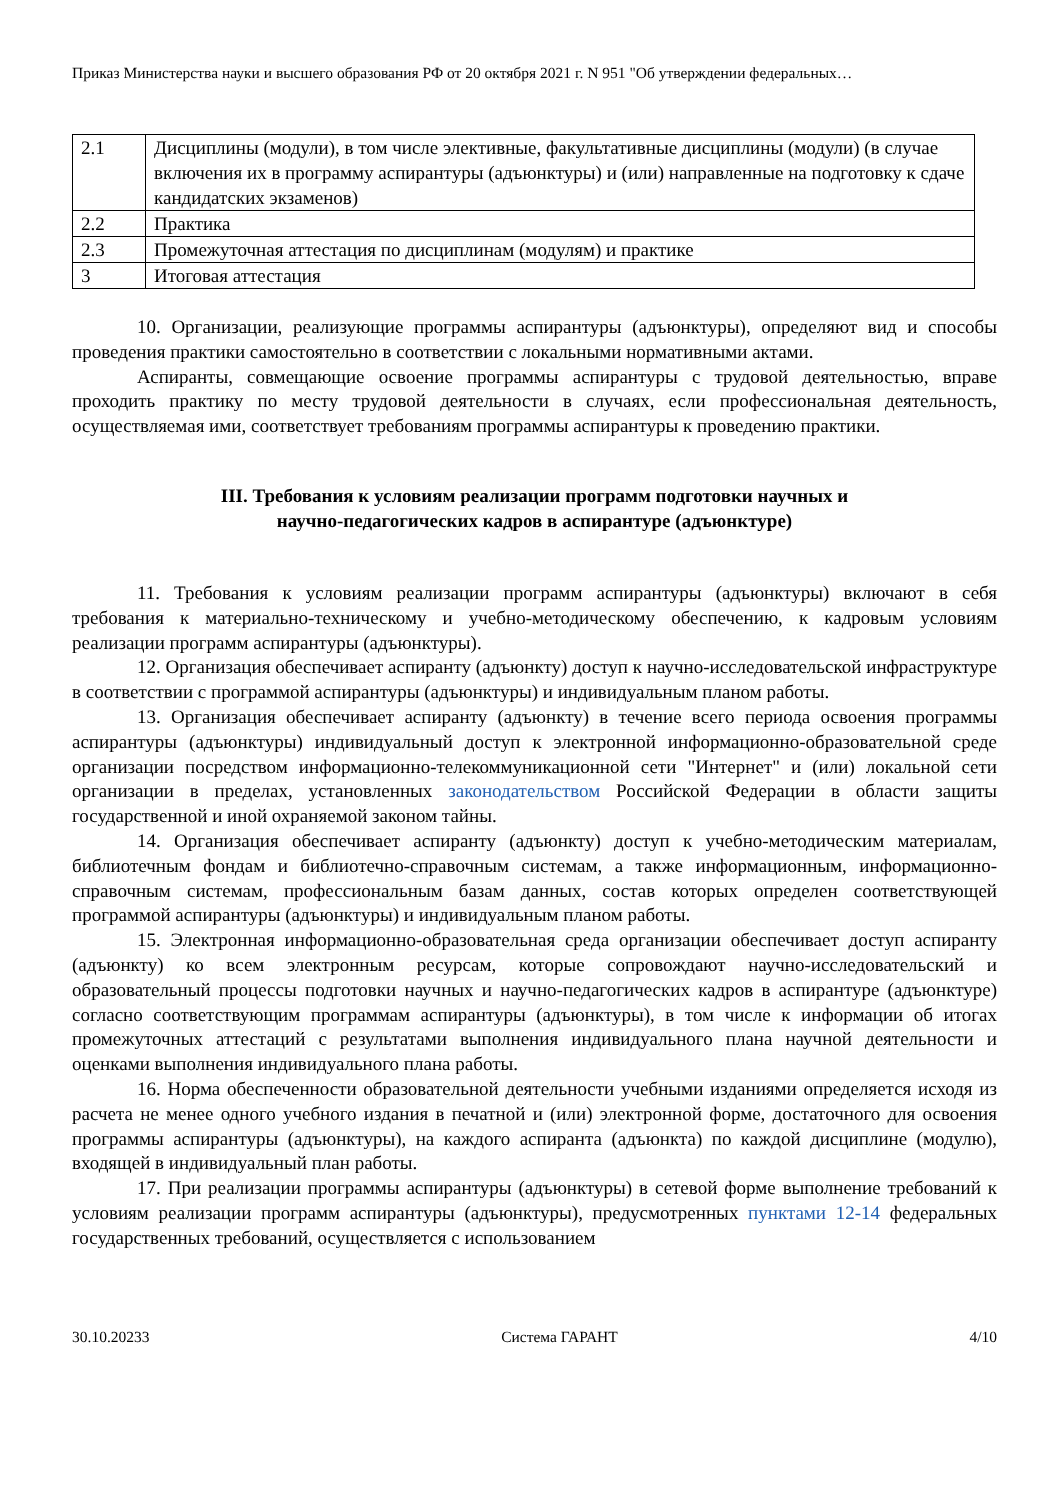Приказ Министерства науки и высшего образования РФ от 20 октября 2021 г. N 951 "Об утверждении федеральных…
| 2.1 | Дисциплины (модули), в том числе элективные, факультативные дисциплины (модули) (в случае включения их в программу аспирантуры (адъюнктуры) и (или) направленные на подготовку к сдаче кандидатских экзаменов) |
| 2.2 | Практика |
| 2.3 | Промежуточная аттестация по дисциплинам (модулям) и практике |
| 3 | Итоговая аттестация |
10. Организации, реализующие программы аспирантуры (адъюнктуры), определяют вид и способы проведения практики самостоятельно в соответствии с локальными нормативными актами.
Аспиранты, совмещающие освоение программы аспирантуры с трудовой деятельностью, вправе проходить практику по месту трудовой деятельности в случаях, если профессиональная деятельность, осуществляемая ими, соответствует требованиям программы аспирантуры к проведению практики.
III. Требования к условиям реализации программ подготовки научных и
научно-педагогических кадров в аспирантуре (адъюнктуре)
11. Требования к условиям реализации программ аспирантуры (адъюнктуры) включают в себя требования к материально-техническому и учебно-методическому обеспечению, к кадровым условиям реализации программ аспирантуры (адъюнктуры).
12. Организация обеспечивает аспиранту (адъюнкту) доступ к научно-исследовательской инфраструктуре в соответствии с программой аспирантуры (адъюнктуры) и индивидуальным планом работы.
13. Организация обеспечивает аспиранту (адъюнкту) в течение всего периода освоения программы аспирантуры (адъюнктуры) индивидуальный доступ к электронной информационно-образовательной среде организации посредством информационно-телекоммуникационной сети "Интернет" и (или) локальной сети организации в пределах, установленных законодательством Российской Федерации в области защиты государственной и иной охраняемой законом тайны.
14. Организация обеспечивает аспиранту (адъюнкту) доступ к учебно-методическим материалам, библиотечным фондам и библиотечно-справочным системам, а также информационным, информационно-справочным системам, профессиональным базам данных, состав которых определен соответствующей программой аспирантуры (адъюнктуры) и индивидуальным планом работы.
15. Электронная информационно-образовательная среда организации обеспечивает доступ аспиранту (адъюнкту) ко всем электронным ресурсам, которые сопровождают научно-исследовательский и образовательный процессы подготовки научных и научно-педагогических кадров в аспирантуре (адъюнктуре) согласно соответствующим программам аспирантуры (адъюнктуры), в том числе к информации об итогах промежуточных аттестаций с результатами выполнения индивидуального плана научной деятельности и оценками выполнения индивидуального плана работы.
16. Норма обеспеченности образовательной деятельности учебными изданиями определяется исходя из расчета не менее одного учебного издания в печатной и (или) электронной форме, достаточного для освоения программы аспирантуры (адъюнктуры), на каждого аспиранта (адъюнкта) по каждой дисциплине (модулю), входящей в индивидуальный план работы.
17. При реализации программы аспирантуры (адъюнктуры) в сетевой форме выполнение требований к условиям реализации программ аспирантуры (адъюнктуры), предусмотренных пунктами 12-14 федеральных государственных требований, осуществляется с использованием
30.10.20233 Система ГАРАНТ 4/10